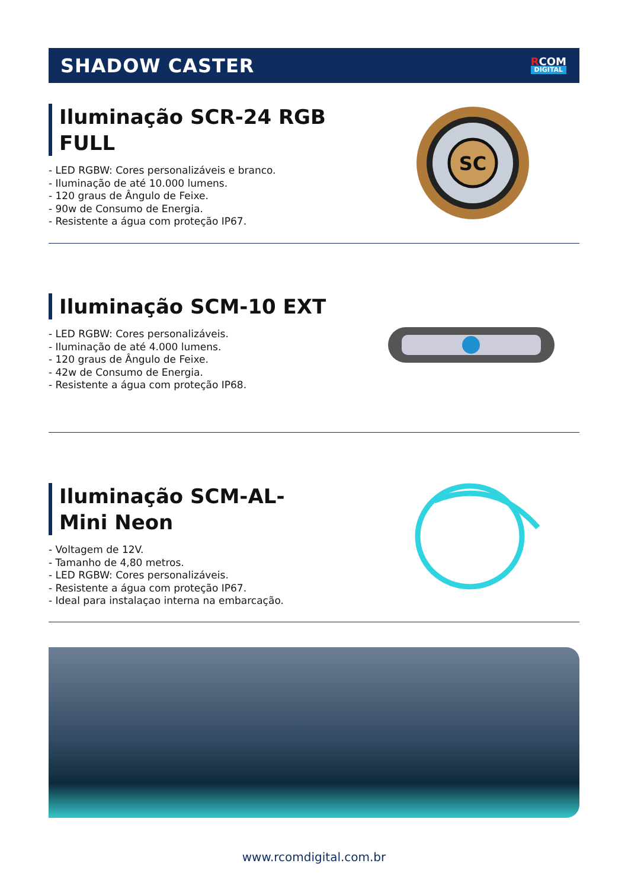SHADOW CASTER
RCOM
DIGITAL
Iluminação SCR-24 RGB FULL
- LED RGBW: Cores personalizáveis e branco.
- Iluminação de até 10.000 lumens.
- 120 graus de Ângulo de Feixe.
- 90w de Consumo de Energia.
- Resistente a água com proteção IP67.
SC
Iluminação SCM-10 EXT
- LED RGBW: Cores personalizáveis.
- Iluminação de até 4.000 lumens.
- 120 graus de Ângulo de Feixe.
- 42w de Consumo de Energia.
- Resistente a água com proteção IP68.
Iluminação SCM-AL-Mini Neon
- Voltagem de 12V.
- Tamanho de 4,80 metros.
- LED RGBW: Cores personalizáveis.
- Resistente a água com proteção IP67.
- Ideal para instalaçao interna na embarcação.
www.rcomdigital.com.br